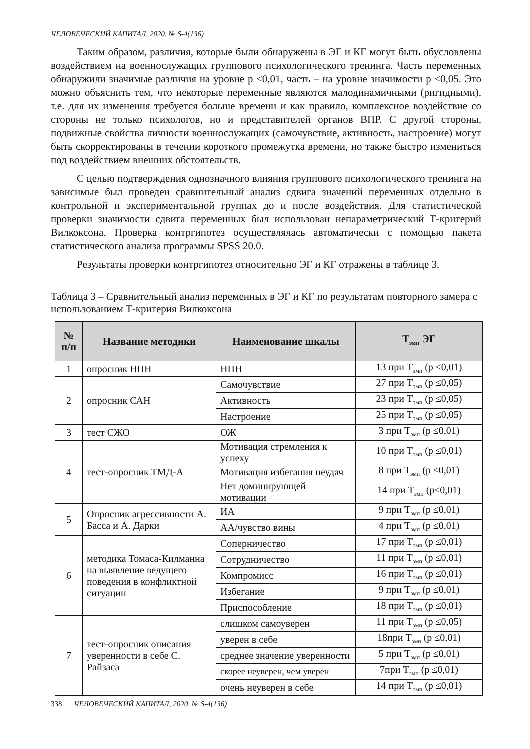ЧЕЛОВЕЧЕСКИЙ КАПИТАЛ, 2020, № S-4(136)
Таким образом, различия, которые были обнаружены в ЭГ и КГ могут быть обусловлены воздействием на военнослужащих группового психологического тренинга. Часть переменных обнаружили значимые различия на уровне р ≤0,01, часть – на уровне значимости р ≤0,05. Это можно объяснить тем, что некоторые переменные являются малодинамичными (ригидными), т.е. для их изменения требуется больше времени и как правило, комплексное воздействие со стороны не только психологов, но и представителей органов ВПР. С другой стороны, подвижные свойства личности военнослужащих (самочувствие, активность, настроение) могут быть скорректированы в течении короткого промежутка времени, но также быстро измениться под воздействием внешних обстоятельств.
С целью подтверждения однозначного влияния группового психологического тренинга на зависимые был проведен сравнительный анализ сдвига значений переменных отдельно в контрольной и экспериментальной группах до и после воздействия. Для статистической проверки значимости сдвига переменных был использован непараметрический Т-критерий Вилкоксона. Проверка контргипотез осуществлялась автоматически с помощью пакета статистического анализа программы SPSS 20.0.
Результаты проверки контргипотез относительно ЭГ и КГ отражены в таблице 3.
Таблица 3 – Сравнительный анализ переменных в ЭГ и КГ по результатам повторного замера с использованием Т-критерия Вилкоксона
| № п/п | Название методики | Наименование шкалы | Т<sub>эмп</sub> ЭГ |
| --- | --- | --- | --- |
| 1 | опросник НПН | НПН | 13 при Т<sub>эмп</sub> (р ≤0,01) |
| 2 | опросник САН | Самочувствие | 27 при Т<sub>эмп</sub> (р ≤0,05) |
| | | Активность | 23 при Т<sub>эмп</sub> (р ≤0,05) |
| | | Настроение | 25 при Т<sub>эмп</sub> (р ≤0,05) |
| 3 | тест СЖО | ОЖ | 3 при Т<sub>эмп</sub> (р ≤0,01) |
| 4 | тест-опросник ТМД-А | Мотивация стремления к успеху | 10 при Т<sub>эмп</sub> (р ≤0,01) |
| | | Мотивация избегания неудач | 8 при Т<sub>эмп</sub> (р ≤0,01) |
| | | Нет доминирующей мотивации | 14 при Т<sub>эмп</sub> (р≤0,01) |
| 5 | Опросник агрессивности А. Басса и А. Дарки | ИА | 9 при Т<sub>эмп</sub> (р ≤0,01) |
| | | АА/чувство вины | 4 при Т<sub>эмп</sub> (р ≤0,01) |
| 6 | методика Томаса-Килманна на выявление ведущего поведения в конфликтной ситуации | Соперничество | 17 при Т<sub>эмп</sub> (р ≤0,01) |
| | | Сотрудничество | 11 при Т<sub>эмп</sub> (р ≤0,01) |
| | | Компромисс | 16 при Т<sub>эмп</sub> (р ≤0,01) |
| | | Избегание | 9 при Т<sub>эмп</sub> (р ≤0,01) |
| | | Приспособление | 18 при Т<sub>эмп</sub> (р ≤0,01) |
| 7 | тест-опросник описания уверенности в себе С. Райзаса | слишком самоуверен | 11 при Т<sub>эмп</sub> (р ≤0,05) |
| | | уверен в себе | 18при Т<sub>эмп</sub> (р ≤0,01) |
| | | среднее значение уверенности | 5 при Т<sub>эмп</sub> (р ≤0,01) |
| | | скорее неуверен, чем уверен | 7при Т<sub>эмп</sub> (р ≤0,01) |
| | | очень неуверен в себе | 14 при Т<sub>эмп</sub> (р ≤0,01) |
338 ЧЕЛОВЕЧЕСКИЙ КАПИТАЛ, 2020, № S-4(136)